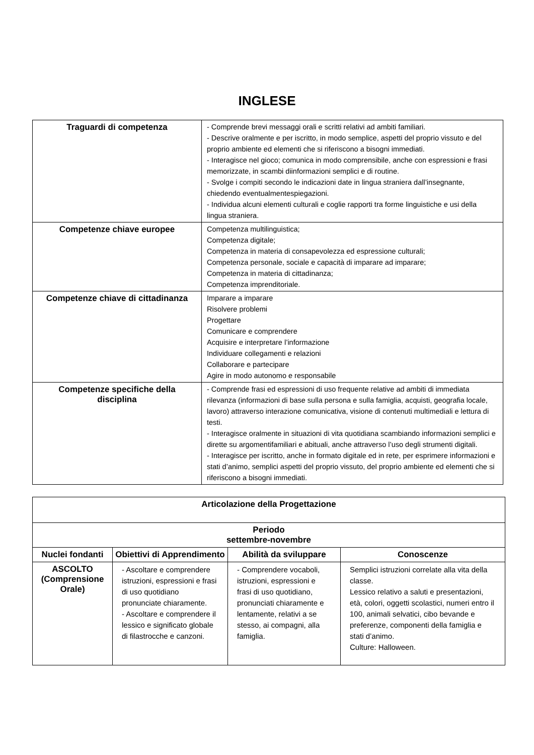INGLESE
| Traguardi di competenza | - Comprende brevi messaggi orali e scritti relativi ad ambiti familiari. - Descrive oralmente e per iscritto, in modo semplice, aspetti del proprio vissuto e del proprio ambiente ed elementi che si riferiscono a bisogni immediati. - Interagisce nel gioco; comunica in modo comprensibile, anche con espressioni e frasi memorizzate, in scambi diinformazioni semplici e di routine. - Svolge i compiti secondo le indicazioni date in lingua straniera dall’insegnante, chiedendo eventualmentespiegazioni. - Individua alcuni elementi culturali e coglie rapporti tra forme linguistiche e usi della lingua straniera. |
| Competenze chiave europee | Competenza multilinguistica; Competenza digitale; Competenza in materia di consapevolezza ed espressione culturali; Competenza personale, sociale e capacità di imparare ad imparare; Competenza in materia di cittadinanza; Competenza imprenditoriale. |
| Competenze chiave di cittadinanza | Imparare a imparare Risolvere problemi Progettare Comunicare e comprendere Acquisire e interpretare l’informazione Individuare collegamenti e relazioni Collaborare e partecipare Agire in modo autonomo e responsabile |
| Competenze specifiche della disciplina | - Comprende frasi ed espressioni di uso frequente relative ad ambiti di immediata rilevanza (informazioni di base sulla persona e sulla famiglia, acquisti, geografia locale, lavoro) attraverso interazione comunicativa, visione di contenuti multimediali e lettura di testi. - Interagisce oralmente in situazioni di vita quotidiana scambiando informazioni semplici e dirette su argomentifamiliari e abituali, anche attraverso l’uso degli strumenti digitali. - Interagisce per iscritto, anche in formato digitale ed in rete, per esprimere informazioni e stati d’animo, semplici aspetti del proprio vissuto, del proprio ambiente ed elementi che si riferiscono a bisogni immediati. |
| Articolazione della Progettazione | | | |
| --- | --- | --- | --- |
| Periodo settembre-novembre | | | |
| Nuclei fondanti | Obiettivi di Apprendimento | Abilità da sviluppare | Conoscenze |
| ASCOLTO (Comprensione Orale) | - Ascoltare e comprendere istruzioni, espressioni e frasi di uso quotidiano pronunciate chiaramente. - Ascoltare e comprendere il lessico e significato globale di filastrocche e canzoni. | - Comprendere vocaboli, istruzioni, espressioni e frasi di uso quotidiano, pronunciati chiaramente e lentamente, relativi a se stesso, ai compagni, alla famiglia. | Semplici istruzioni correlate alla vita della classe. Lessico relativo a saluti e presentazioni, età, colori, oggetti scolastici, numeri entro il 100, animali selvatici, cibo bevande e preferenze, componenti della famiglia e stati d’animo. Culture: Halloween. |